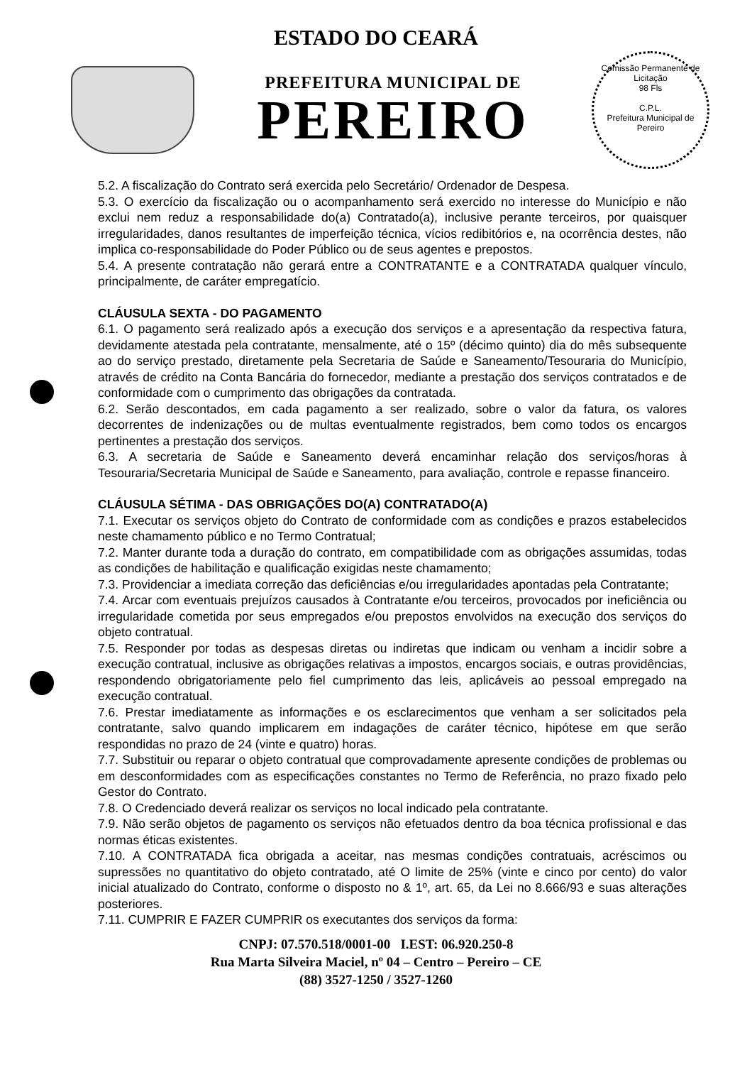ESTADO DO CEARÁ
PREFEITURA MUNICIPAL DE
PEREIRO
Comissão Permanente de Licitação
98 Fls
C.P.L.
Prefeitura Municipal de Pereiro
5.2. A fiscalização do Contrato será exercida pelo Secretário/ Ordenador de Despesa.
5.3. O exercício da fiscalização ou o acompanhamento será exercido no interesse do Município e não exclui nem reduz a responsabilidade do(a) Contratado(a), inclusive perante terceiros, por quaisquer irregularidades, danos resultantes de imperfeição técnica, vícios redibitórios e, na ocorrência destes, não implica co-responsabilidade do Poder Público ou de seus agentes e prepostos.
5.4. A presente contratação não gerará entre a CONTRATANTE e a CONTRATADA qualquer vínculo, principalmente, de caráter empregatício.
CLÁUSULA SEXTA - DO PAGAMENTO
6.1. O pagamento será realizado após a execução dos serviços e a apresentação da respectiva fatura, devidamente atestada pela contratante, mensalmente, até o 15º (décimo quinto) dia do mês subsequente ao do serviço prestado, diretamente pela Secretaria de Saúde e Saneamento/Tesouraria do Município, através de crédito na Conta Bancária do fornecedor, mediante a prestação dos serviços contratados e de conformidade com o cumprimento das obrigações da contratada.
6.2. Serão descontados, em cada pagamento a ser realizado, sobre o valor da fatura, os valores decorrentes de indenizações ou de multas eventualmente registrados, bem como todos os encargos pertinentes a prestação dos serviços.
6.3. A secretaria de Saúde e Saneamento deverá encaminhar relação dos serviços/horas à Tesouraria/Secretaria Municipal de Saúde e Saneamento, para avaliação, controle e repasse financeiro.
CLÁUSULA SÉTIMA - DAS OBRIGAÇÕES DO(A) CONTRATADO(A)
7.1. Executar os serviços objeto do Contrato de conformidade com as condições e prazos estabelecidos neste chamamento público e no Termo Contratual;
7.2. Manter durante toda a duração do contrato, em compatibilidade com as obrigações assumidas, todas as condições de habilitação e qualificação exigidas neste chamamento;
7.3. Providenciar a imediata correção das deficiências e/ou irregularidades apontadas pela Contratante;
7.4. Arcar com eventuais prejuízos causados à Contratante e/ou terceiros, provocados por ineficiência ou irregularidade cometida por seus empregados e/ou prepostos envolvidos na execução dos serviços do objeto contratual.
7.5. Responder por todas as despesas diretas ou indiretas que indicam ou venham a incidir sobre a execução contratual, inclusive as obrigações relativas a impostos, encargos sociais, e outras providências, respondendo obrigatoriamente pelo fiel cumprimento das leis, aplicáveis ao pessoal empregado na execução contratual.
7.6. Prestar imediatamente as informações e os esclarecimentos que venham a ser solicitados pela contratante, salvo quando implicarem em indagações de caráter técnico, hipótese em que serão respondidas no prazo de 24 (vinte e quatro) horas.
7.7. Substituir ou reparar o objeto contratual que comprovadamente apresente condições de problemas ou em desconformidades com as especificações constantes no Termo de Referência, no prazo fixado pelo Gestor do Contrato.
7.8. O Credenciado deverá realizar os serviços no local indicado pela contratante.
7.9. Não serão objetos de pagamento os serviços não efetuados dentro da boa técnica profissional e das normas éticas existentes.
7.10. A CONTRATADA fica obrigada a aceitar, nas mesmas condições contratuais, acréscimos ou supressões no quantitativo do objeto contratado, até O limite de 25% (vinte e cinco por cento) do valor inicial atualizado do Contrato, conforme o disposto no & 1º, art. 65, da Lei no 8.666/93 e suas alterações posteriores.
7.11. CUMPRIR E FAZER CUMPRIR os executantes dos serviços da forma:
CNPJ: 07.570.518/0001-00 I.EST: 06.920.250-8
Rua Marta Silveira Maciel, nº 04 – Centro – Pereiro – CE
(88) 3527-1250 / 3527-1260